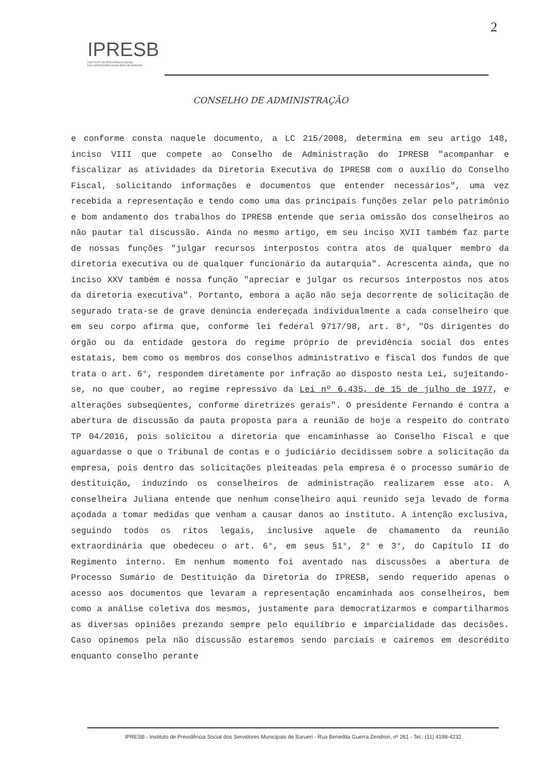2
IPRESB
INSTITUTO DE PREVIDÊNCIA SOCIAL
DOS SERVIDORES MUNICIPAIS DE BARUERI
CONSELHO DE ADMINISTRAÇÃO
e conforme consta naquele documento, a LC 215/2008, determina em seu artigo 148, inciso VIII que compete ao Conselho de Administração do IPRESB "acompanhar e fiscalizar as atividades da Diretoria Executiva do IPRESB com o auxílio do Conselho Fiscal, solicitando informações e documentos que entender necessários", uma vez recebida a representação e tendo como uma das principais funções zelar pelo patrimônio e bom andamento dos trabalhos do IPRESB entende que seria omissão dos conselheiros ao não pautar tal discussão. Ainda no mesmo artigo, em seu inciso XVII também faz parte de nossas funções "julgar recursos interpostos contra atos de qualquer membro da diretoria executiva ou de qualquer funcionário da autarquia". Acrescenta ainda, que no inciso XXV também é nossa função "apreciar e julgar os recursos interpostos nos atos da diretoria executiva". Portanto, embora a ação não seja decorrente de solicitação de segurado trata-se de grave denúncia endereçada individualmente a cada conselheiro que em seu corpo afirma que, conforme lei federal 9717/98, art. 8°, "Os dirigentes do órgão ou da entidade gestora do regime próprio de previdência social dos entes estatais, bem como os membros dos conselhos administrativo e fiscal dos fundos de que trata o art. 6°, respondem diretamente por infração ao disposto nesta Lei, sujeitando-se, no que couber, ao regime repressivo da Lei nº 6.435, de 15 de julho de 1977, e alterações subseqüentes, conforme diretrizes gerais". O presidente Fernando é contra a abertura de discussão da pauta proposta para a reunião de hoje a respeito do contrato TP 04/2016, pois solicitou a diretoria que encaminhasse ao Conselho Fiscal e que aguardasse o que o Tribunal de contas e o judiciário decidissem sobre a solicitação da empresa, pois dentro das solicitações pleiteadas pela empresa é o processo sumário de destituição, induzindo os conselheiros de administração realizarem esse ato. A conselheira Juliana entende que nenhum conselheiro aqui reunido seja levado de forma açodada a tomar medidas que venham a causar danos ao instituto. A intenção exclusiva, seguindo todos os ritos legais, inclusive aquele de chamamento da reunião extraordinária que obedeceu o art. 6°, em seus §1°, 2° e 3°, do Capítulo II do Regimento interno. Em nenhum momento foi aventado nas discussões a abertura de Processo Sumário de Destituição da Diretoria do IPRESB, sendo requerido apenas o acesso aos documentos que levaram a representação encaminhada aos conselheiros, bem como a análise coletiva dos mesmos, justamente para democratizarmos e compartilharmos as diversas opiniões prezando sempre pelo equilíbrio e imparcialidade das decisões. Caso opinemos pela não discussão estaremos sendo parciais e cairemos em descrédito enquanto conselho perante
IPRESB - Instituto de Previdência Social dos Servidores Municipais de Barueri - Rua Benedita Guerra Zendron, nº 261 - Tel.: (11) 4198-4232